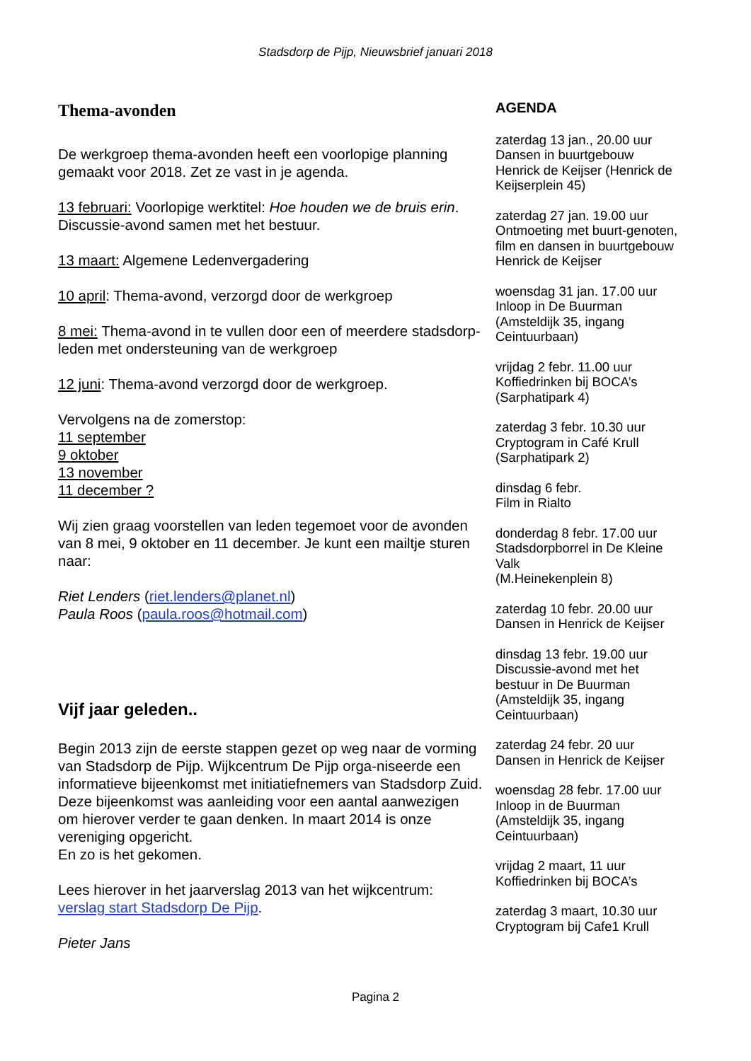Stadsdorp de Pijp, Nieuwsbrief januari 2018
Thema-avonden
De werkgroep thema-avonden heeft een voorlopige planning gemaakt voor 2018. Zet ze vast in je agenda.
13 februari: Voorlopige werktitel: Hoe houden we de bruis erin. Discussie-avond samen met het bestuur.
13 maart: Algemene Ledenvergadering
10 april: Thema-avond, verzorgd door de werkgroep
8 mei: Thema-avond in te vullen door een of meerdere stadsdorp-leden met ondersteuning van de werkgroep
12 juni: Thema-avond verzorgd door de werkgroep.
Vervolgens na de zomerstop:
11 september
9 oktober
13 november
11 december ?
Wij zien graag voorstellen van leden tegemoet voor de avonden van 8 mei, 9 oktober en 11 december. Je kunt een mailtje sturen naar:
Riet Lenders (riet.lenders@planet.nl)
Paula Roos (paula.roos@hotmail.com)
Vijf jaar geleden..
Begin 2013 zijn de eerste stappen gezet op weg naar de vorming van Stadsdorp de Pijp. Wijkcentrum De Pijp orga-niseerde een informatieve bijeenkomst met initiatiefnemers van Stadsdorp Zuid. Deze bijeenkomst was aanleiding voor een aantal aanwezigen om hierover verder te gaan denken. In maart 2014 is onze vereniging opgericht.
En zo is het gekomen.
Lees hierover in het jaarverslag 2013 van het wijkcentrum: verslag start Stadsdorp De Pijp.
Pieter Jans
AGENDA
zaterdag 13 jan., 20.00 uur
Dansen in buurtgebouw Henrick de Keijser (Henrick de Keijserplein 45)
zaterdag 27 jan. 19.00 uur
Ontmoeting met buurt-genoten, film en dansen in buurtgebouw Henrick de Keijser
woensdag 31 jan. 17.00 uur
Inloop in De Buurman (Amsteldijk 35, ingang Ceintuurbaan)
vrijdag 2 febr. 11.00 uur
Koffiedrinken bij BOCA’s (Sarphatipark 4)
zaterdag 3 febr. 10.30 uur
Cryptogram in Café Krull (Sarphatipark 2)
dinsdag 6 febr.
Film in Rialto
donderdag 8 febr. 17.00 uur
Stadsdorpborrel in De Kleine Valk
(M.Heinekenplein 8)
zaterdag 10 febr. 20.00 uur
Dansen in Henrick de Keijser
dinsdag 13 febr. 19.00 uur
Discussie-avond met het bestuur in De Buurman (Amsteldijk 35, ingang Ceintuurbaan)
zaterdag 24 febr. 20 uur
Dansen in Henrick de Keijser
woensdag 28 febr. 17.00 uur
Inloop in de Buurman (Amsteldijk 35, ingang Ceintuurbaan)
vrijdag 2 maart, 11 uur
Koffiedrinken bij BOCA’s
zaterdag 3 maart, 10.30 uur
Cryptogram bij Cafe1 Krull
Pagina 2